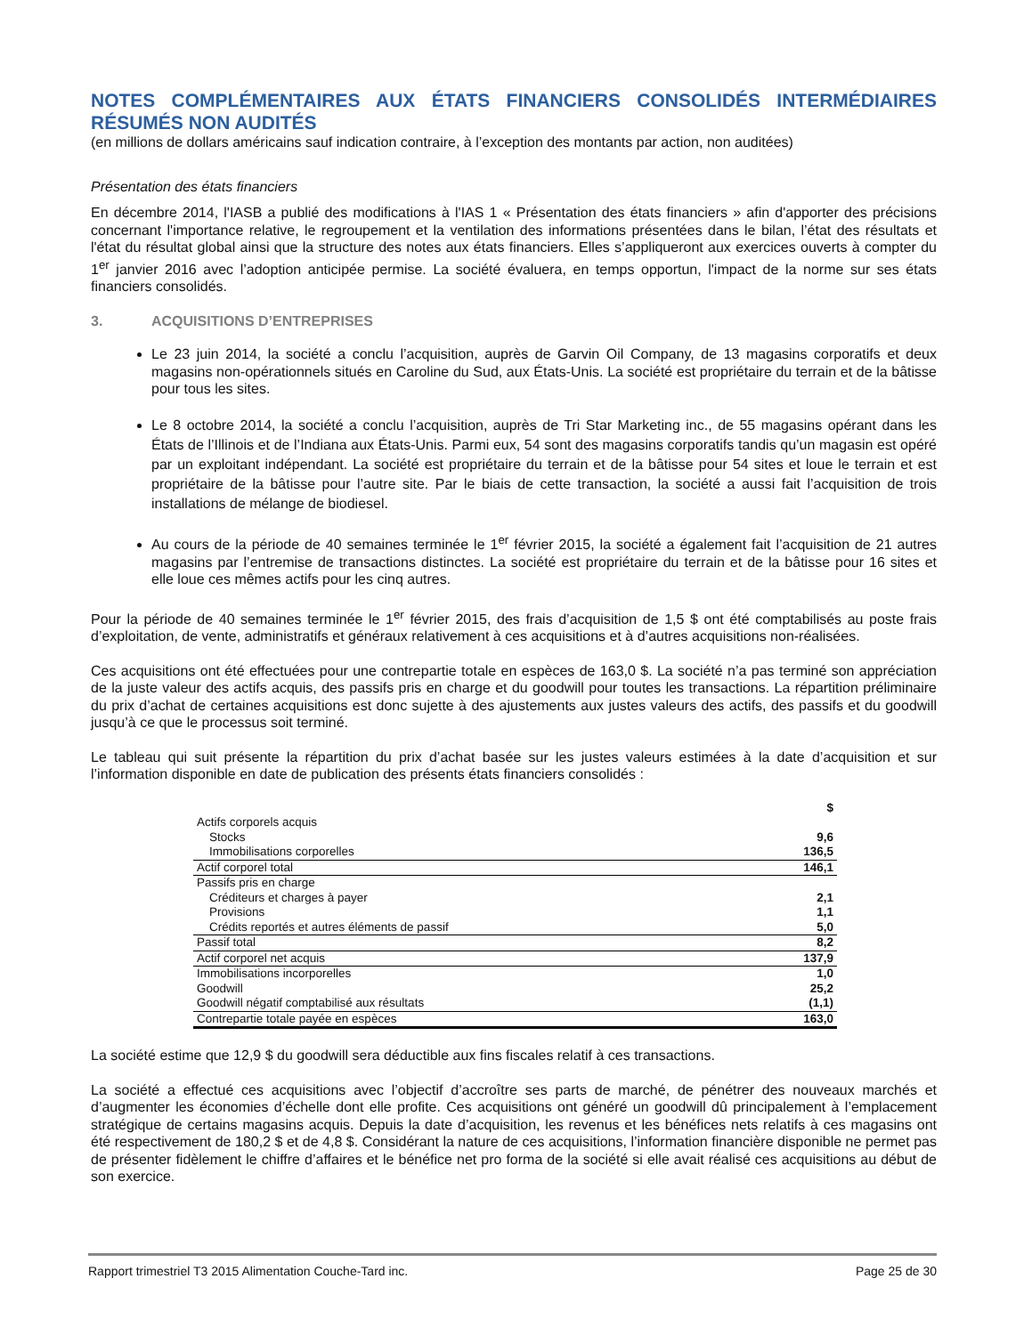NOTES COMPLÉMENTAIRES AUX ÉTATS FINANCIERS CONSOLIDÉS INTERMÉDIAIRES RÉSUMÉS NON AUDITÉS
(en millions de dollars américains sauf indication contraire, à l’exception des montants par action, non auditées)
Présentation des états financiers
En décembre 2014, l'IASB a publié des modifications à l'IAS 1 « Présentation des états financiers » afin d'apporter des précisions concernant l'importance relative, le regroupement et la ventilation des informations présentées dans le bilan, l’état des résultats et l'état du résultat global ainsi que la structure des notes aux états financiers. Elles s’appliqueront aux exercices ouverts à compter du 1<sup>er</sup> janvier 2016 avec l’adoption anticipée permise. La société évaluera, en temps opportun, l'impact de la norme sur ses états financiers consolidés.
3. ACQUISITIONS D’ENTREPRISES
Le 23 juin 2014, la société a conclu l’acquisition, auprès de Garvin Oil Company, de 13 magasins corporatifs et deux magasins non-opérationnels situés en Caroline du Sud, aux États-Unis. La société est propriétaire du terrain et de la bâtisse pour tous les sites.
Le 8 octobre 2014, la société a conclu l’acquisition, auprès de Tri Star Marketing inc., de 55 magasins opérant dans les États de l’Illinois et de l’Indiana aux États-Unis. Parmi eux, 54 sont des magasins corporatifs tandis qu’un magasin est opéré par un exploitant indépendant. La société est propriétaire du terrain et de la bâtisse pour 54 sites et loue le terrain et est propriétaire de la bâtisse pour l’autre site. Par le biais de cette transaction, la société a aussi fait l’acquisition de trois installations de mélange de biodiesel.
Au cours de la période de 40 semaines terminée le 1<sup>er</sup> février 2015, la société a également fait l’acquisition de 21 autres magasins par l’entremise de transactions distinctes. La société est propriétaire du terrain et de la bâtisse pour 16 sites et elle loue ces mêmes actifs pour les cinq autres.
Pour la période de 40 semaines terminée le 1<sup>er</sup> février 2015, des frais d’acquisition de 1,5 $ ont été comptabilisés au poste frais d’exploitation, de vente, administratifs et généraux relativement à ces acquisitions et à d’autres acquisitions non-réalisées.
Ces acquisitions ont été effectuées pour une contrepartie totale en espèces de 163,0 $. La société n’a pas terminé son appréciation de la juste valeur des actifs acquis, des passifs pris en charge et du goodwill pour toutes les transactions. La répartition préliminaire du prix d’achat de certaines acquisitions est donc sujette à des ajustements aux justes valeurs des actifs, des passifs et du goodwill jusqu’à ce que le processus soit terminé.
Le tableau qui suit présente la répartition du prix d’achat basée sur les justes valeurs estimées à la date d’acquisition et sur l’information disponible en date de publication des présents états financiers consolidés :
| | $ |
| Actifs corporels acquis | |
| Stocks | 9,6 |
| Immobilisations corporelles | 136,5 |
| Actif corporel total | 146,1 |
| Passifs pris en charge | |
| Créditeurs et charges à payer | 2,1 |
| Provisions | 1,1 |
| Crédits reportés et autres éléments de passif | 5,0 |
| Passif total | 8,2 |
| Actif corporel net acquis | 137,9 |
| Immobilisations incorporelles | 1,0 |
| Goodwill | 25,2 |
| Goodwill négatif comptabilisé aux résultats | (1,1) |
| Contrepartie totale payée en espèces | 163,0 |
La société estime que 12,9 $ du goodwill sera déductible aux fins fiscales relatif à ces transactions.
La société a effectué ces acquisitions avec l’objectif d’accroître ses parts de marché, de pénétrer des nouveaux marchés et d’augmenter les économies d’échelle dont elle profite. Ces acquisitions ont généré un goodwill dû principalement à l’emplacement stratégique de certains magasins acquis. Depuis la date d’acquisition, les revenus et les bénéfices nets relatifs à ces magasins ont été respectivement de 180,2 $ et de 4,8 $. Considérant la nature de ces acquisitions, l’information financière disponible ne permet pas de présenter fidèlement le chiffre d’affaires et le bénéfice net pro forma de la société si elle avait réalisé ces acquisitions au début de son exercice.
Rapport trimestriel T3 2015 Alimentation Couche-Tard inc. Page 25 de 30